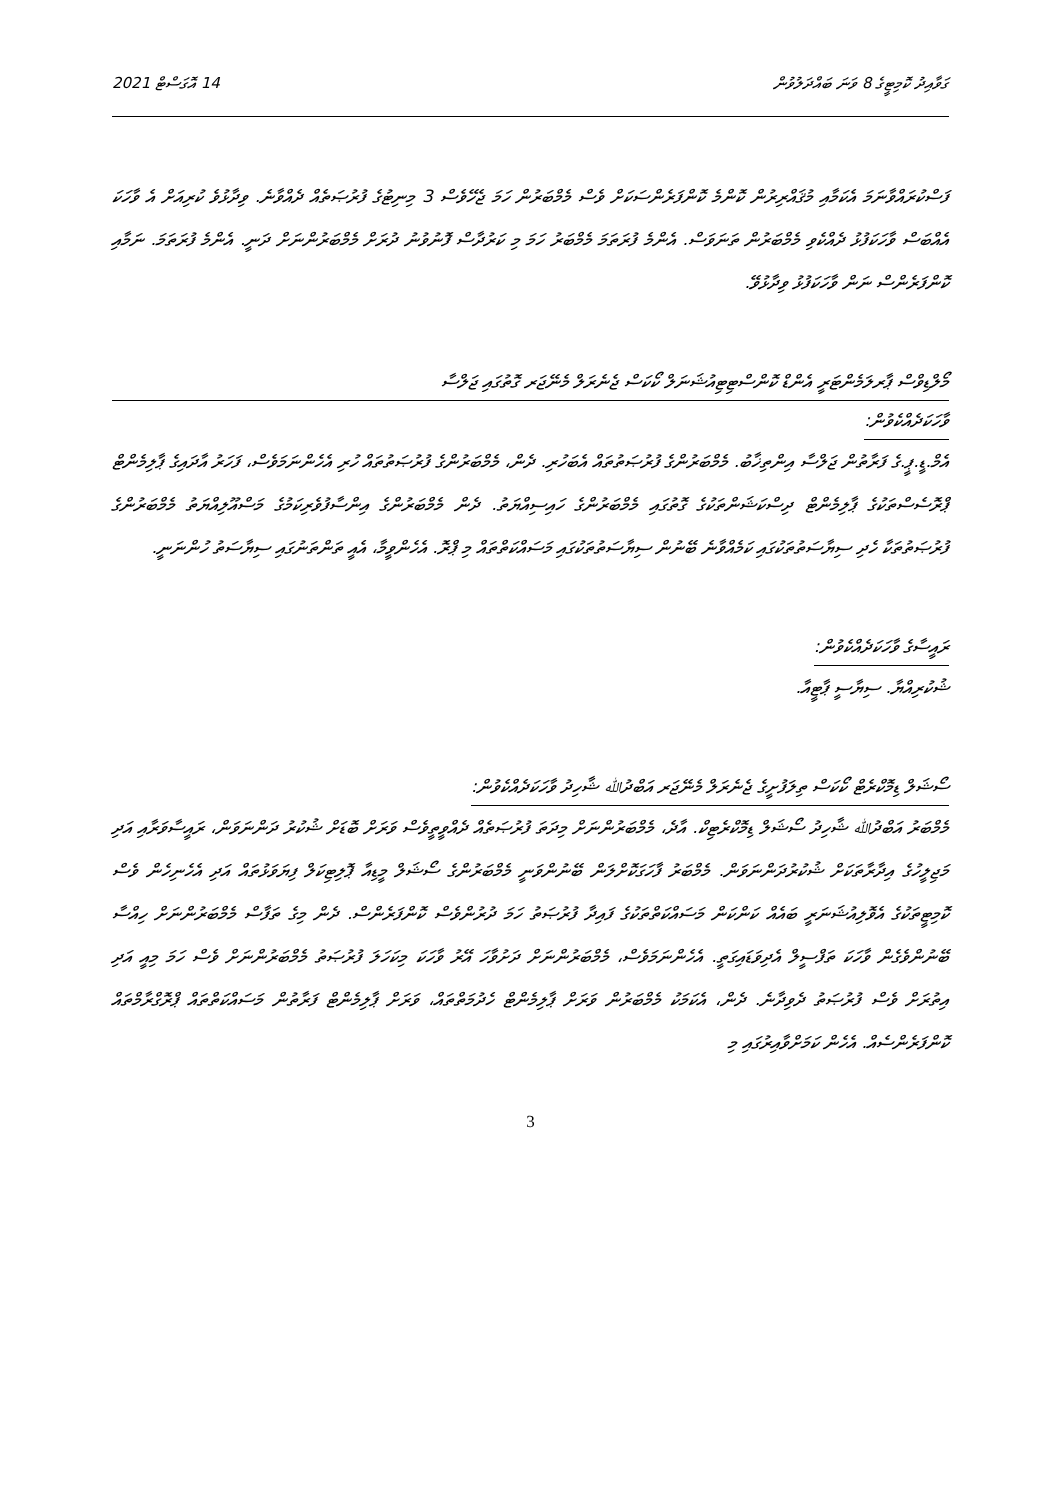ގަވާއިދު ކޮމިޓީގެ 8 ވަނަ ބައްދަލުވުން 14 އޮގަސްޓް 2021
ފަސްކުރައްވާނަމަ އެކަމާއި މުޤައްރިރުން ކޮންމެ ކޮންފަރެންސަކަށް ވެސް މެމްބަރުން ހަމަ ޖެހޭވެސް 3 މިނިޓުގެ ފުރުޞަތެއް ދެއްވާނެ. ވިދާޅުވެ ކުރިއަށް އެ ވާހަކަ އެއްބަސް ވާހަކަފުޅު ދެއްކެވި މެމްބަރުން ތަނަވަސް. އެންމެ ފުރަތަމަ މެމްބަރު ހަމަ މި ކަރުދާސް ފޮނުވުނު ދުރަށް މެމްބަރުންނަށް ދަނީ. އެންމެ ފުރަތަމަ. ނަމާއި ކޮންފަރެންސް ނަން ވާހަކަފުޅު ވިދާޅުވޭ.
މޯލްޑިވްސް ޕާރލަމެންޓަރީ އެންޑް ކޮންސްޓިޓިއުޝަނަލް ކޯކަސް ޖެނެރަލް މެނޭޖަރ ގޮތުގައި ޖަލްސާ
ވާހަކަދެއްކެވުން:
އެމް.ޑީ.ޕީ.ގެ ފަރާތުން ޖަލްސާ އިންތިޚާބު. މެމްބަރުންގެ ފުރުޞަތުތައް އެބަހުރި. ދެން، މެމްބަރުންގެ ފުރުޞަތުތައް ހުރި އެހެންނަމަވެސް، ފަހަރު އާދައިގެ ޕާލިމެންޓް ޕްރޮސެސްތަކުގެ ޕާލިމެންޓް ދިސްކަޝަންތަކުގެ ގޮތުގައި މެމްބަރުންގެ ހައިސިއްޔަތު. ދެން މެމްބަރުންގެ އިންސާފުވެރިކަމުގެ މަސްއޫލިއްޔަތު މެމްބަރުންގެ ފުރުޞަތުތަކާ ހެދި ސިޔާސަތުތަކުގައި ކަމެއްވާނެ ބޭނުން ސިޔާސަތުތަކުގައި މަސައްކަތްތައް މި ޕްރޮ. އެހެންވީމާ، އެއީ ތަންތަނުގައި ސިޔާސަތު ހުންނަނީ.
ރައީސާގެ ވާހަކަދެއްކެވުން:
ޝުކުރިއްޔާ. ސިޔާސީ ޕާޓީއާ.
ސޯޝަލް ޑިމޮކްރެޓް ކޯކަސް ތިލަފުށީގެ ޖެނެރަލް މެނޭޖަރ އަބްދުﷲ ޝާހިދު ވާހަކަދެއްކެވުން:
މެމްބަރު އަބްދުﷲ ޝާހިދު ސޯޝަލް ޑިމޮކްރެޓިކް. އާދެ، މެމްބަރުންނަށް މިދަތަ ފުރުޞަތެއް ދެއްވީތީވެސް ވަރަށް ބޮޑަށް ޝުކުރު ދަންނަވަން، ރައީސާވަރާއި އަދި މަޖިލީހުގެ އިދާރާތަކަށް ޝުކުރުދަންނަވަން. މެމްބަރު ފާހަގަކޮށްލަން ބޭނުންވަނީ މެމްބަރުންގެ ސޯޝަލް މީޑިއާ ޕޮލިޓިކަލް ފިޔަވަޅުތައް އަދި އެހެނިހެން ވެސް ކޮމިޓީތަކުގެ އެވޮލިއުޝަނަރީ ބައެއް ކަންކަން މަސައްކަތްތަކުގެ ފައިދާ ފުރުޞަތު ހަމަ ދުރުންވެސް ކޮންފަރެންސް. ދެން މިގެ ތަފާސް މެމްބަރުންނަށް ހިއްސާ ބޭނުންވެގެން ވާހަކަ ތަފްސީލް އެދިވަޑައިގަތީ. އެހެންނަމަވެސް، މެމްބަރުންނަށް ދަށުވާހަ އޭރު ވާހަކަ މިކަހަލަ ފުރުޞަތު މެމްބަރުންނަށް ވެސް ހަމަ މިއީ އަދި އިތުރަށް ވެސް ފުރުޞަތު ދެވިދާނެ. ދެން، އެކަމަކު މެމްބަރުން ވަރަށް ޕާލިމެންޓް ހެދުމަތްތައް، ވަރަށް ޕާލިމެންޓް ފަރާތުން މަސައްކަތްތައް ޕްރޮގްރާމްތައް ކޮންފަރެންސެއް. އެހެން ކަމަށްވާއިރުގައި މި
3